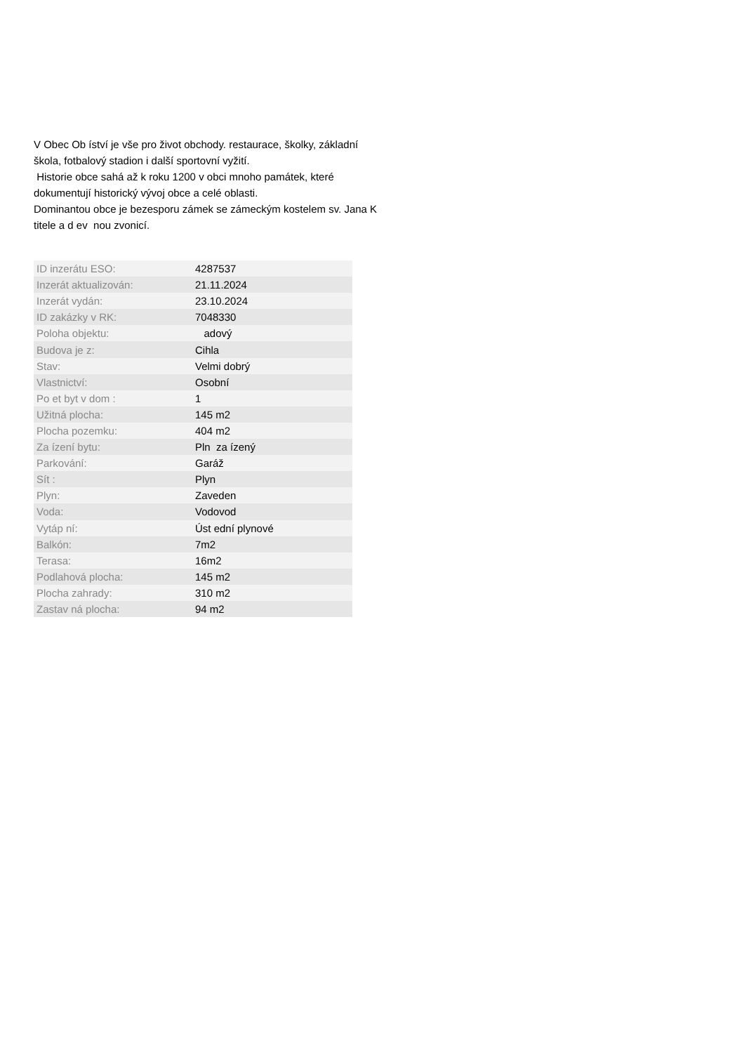V Obec Ob íství je vše pro život obchody. restaurace, školky, základní škola, fotbalový stadion i další sportovní vyžití.
Historie obce sahá až k roku 1200 v obci mnoho památek, které dokumentují historický vývoj obce a celé oblasti.
Dominantou obce je bezesporu zámek se zámeckým kostelem sv. Jana K titele a d ev nou zvonicí.
| ID inzerátu ESO: | 4287537 |
| Inzerát aktualizován: | 21.11.2024 |
| Inzerát vydán: | 23.10.2024 |
| ID zakázky v RK: | 7048330 |
| Poloha objektu: | adový |
| Budova je z: | Cihla |
| Stav: | Velmi dobrý |
| Vlastnictví: | Osobní |
| Po et byt v dom : | 1 |
| Užitná plocha: | 145 m2 |
| Plocha pozemku: | 404 m2 |
| Za ízení bytu: | Pln za ízený |
| Parkování: | Garáž |
| Sít : | Plyn |
| Plyn: | Zaveden |
| Voda: | Vodovod |
| Vytáp ní: | Úst ední plynové |
| Balkón: | 7m2 |
| Terasa: | 16m2 |
| Podlahová plocha: | 145 m2 |
| Plocha zahrady: | 310 m2 |
| Zastav ná plocha: | 94 m2 |